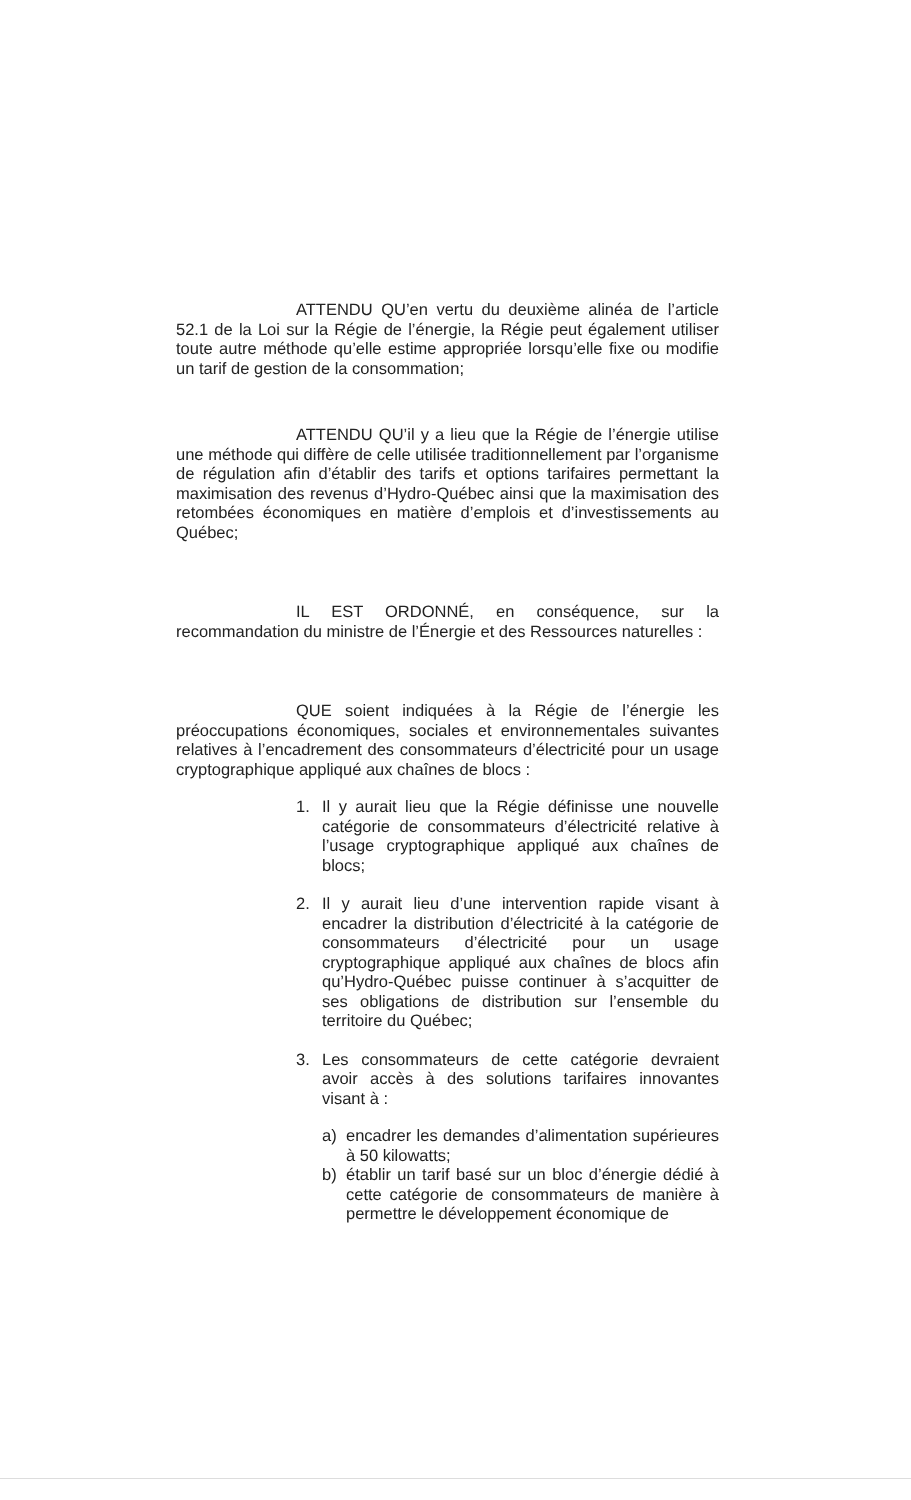ATTENDU QU’en vertu du deuxième alinéa de l’article 52.1 de la Loi sur la Régie de l’énergie, la Régie peut également utiliser toute autre méthode qu’elle estime appropriée lorsqu’elle fixe ou modifie un tarif de gestion de la consommation;
ATTENDU QU’il y a lieu que la Régie de l’énergie utilise une méthode qui diffère de celle utilisée traditionnellement par l’organisme de régulation afin d’établir des tarifs et options tarifaires permettant la maximisation des revenus d’Hydro-Québec ainsi que la maximisation des retombées économiques en matière d’emplois et d’investissements au Québec;
IL EST ORDONNÉ, en conséquence, sur la recommandation du ministre de l’Énergie et des Ressources naturelles :
QUE soient indiquées à la Régie de l’énergie les préoccupations économiques, sociales et environnementales suivantes relatives à l’encadrement des consommateurs d’électricité pour un usage cryptographique appliqué aux chaînes de blocs :
1. Il y aurait lieu que la Régie définisse une nouvelle catégorie de consommateurs d’électricité relative à l’usage cryptographique appliqué aux chaînes de blocs;
2. Il y aurait lieu d’une intervention rapide visant à encadrer la distribution d’électricité à la catégorie de consommateurs d’électricité pour un usage cryptographique appliqué aux chaînes de blocs afin qu’Hydro-Québec puisse continuer à s’acquitter de ses obligations de distribution sur l’ensemble du territoire du Québec;
3. Les consommateurs de cette catégorie devraient avoir accès à des solutions tarifaires innovantes visant à :
a) encadrer les demandes d’alimentation supérieures à 50 kilowatts;
b) établir un tarif basé sur un bloc d’énergie dédié à cette catégorie de consommateurs de manière à permettre le développement économique de